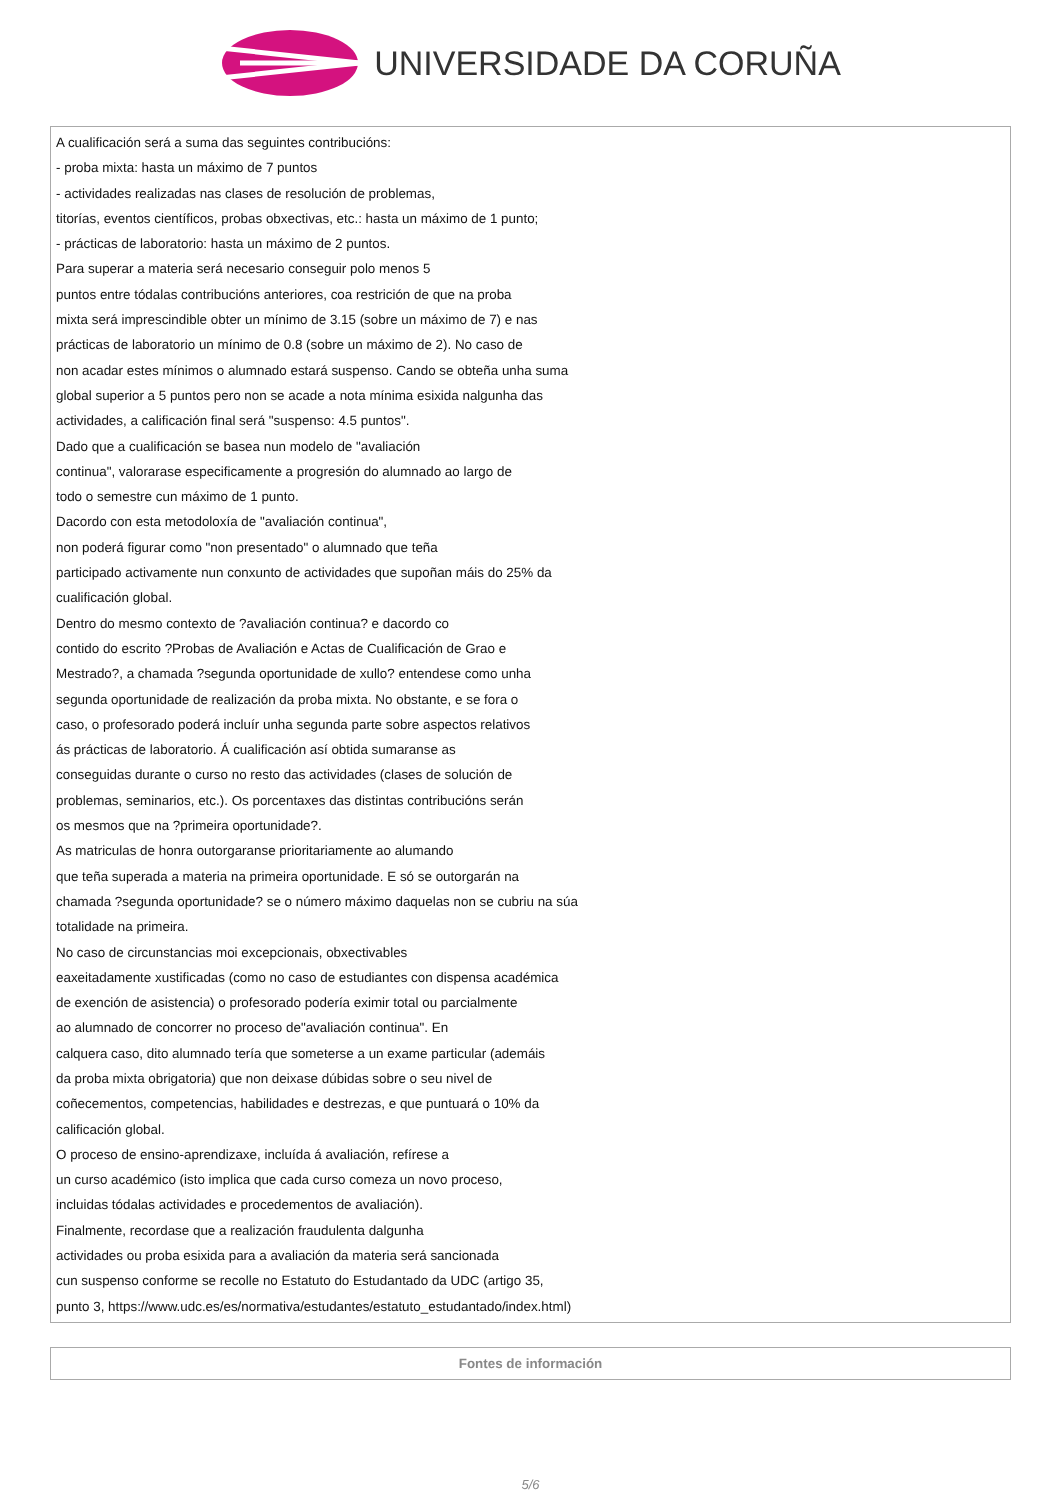UNIVERSIDADE DA CORUÑA
| A cualificación será a suma das seguintes contribucións: - proba mixta: hasta un máximo de 7 puntos - actividades realizadas nas clases de resolución de problemas, titorías, eventos científicos, probas obxectivas, etc.: hasta un máximo de 1 punto; - prácticas de laboratorio: hasta un máximo de 2 puntos. Para superar a materia será necesario conseguir polo menos 5 puntos entre tódalas contribucións anteriores, coa restrición de que na proba mixta será imprescindible obter un mínimo de 3.15 (sobre un máximo de 7) e nas prácticas de laboratorio un mínimo de 0.8 (sobre un máximo de 2). No caso de non acadar estes mínimos o alumnado estará suspenso. Cando se obteña unha suma global superior a 5 puntos pero non se acade a nota mínima esixida nalgunha das actividades, a calificación final será "suspenso: 4.5 puntos". Dado que a cualificación se basea nun modelo de "avaliación continua", valorarase especificamente a progresión do alumnado ao largo de todo o semestre cun máximo de 1 punto. Dacordo con esta metodoloxía de "avaliación continua", non poderá figurar como "non presentado" o alumnado que teña participado activamente nun conxunto de actividades que supoñan máis do 25% da cualificación global. Dentro do mesmo contexto de ?avaliación continua? e dacordo co contido do escrito ?Probas de Avaliación e Actas de Cualificación de Grao e Mestrado?, a chamada ?segunda oportunidade de xullo? entendese como unha segunda oportunidade de realización da proba mixta. No obstante, e se fora o caso, o profesorado poderá incluír unha segunda parte sobre aspectos relativos ás prácticas de laboratorio. Á cualificación así obtida sumaranse as conseguidas durante o curso no resto das actividades (clases de solución de problemas, seminarios, etc.). Os porcentaxes das distintas contribucións serán os mesmos que na ?primeira oportunidade?. As matriculas de honra outorgaranse prioritariamente ao alumando que teña superada a materia na primeira oportunidade. E só se outorgarán na chamada ?segunda oportunidade? se o número máximo daquelas non se cubriu na súa totalidade na primeira. No caso de circunstancias moi excepcionais, obxectivables eaxeitadamente xustificadas (como no caso de estudiantes con dispensa académica de exención de asistencia) o profesorado podería eximir total ou parcialmente ao alumnado de concorrer no proceso de"avaliación continua". En calquera caso, dito alumnado tería que someterse a un exame particular (ademáis da proba mixta obrigatoria) que non deixase dúbidas sobre o seu nivel de coñecementos, competencias, habilidades e destrezas, e que puntuará o 10% da calificación global. O proceso de ensino-aprendizaxe, incluída á avaliación, refírese a un curso académico (isto implica que cada curso comeza un novo proceso, incluidas tódalas actividades e procedementos de avaliación). Finalmente, recordase que a realización fraudulenta dalgunha actividades ou proba esixida para a avaliación da materia será sancionada cun suspenso conforme se recolle no Estatuto do Estudantado da UDC (artigo 35, punto 3, https://www.udc.es/es/normativa/estudantes/estatuto_estudantado/index.html) |
| Fontes de información |
5/6